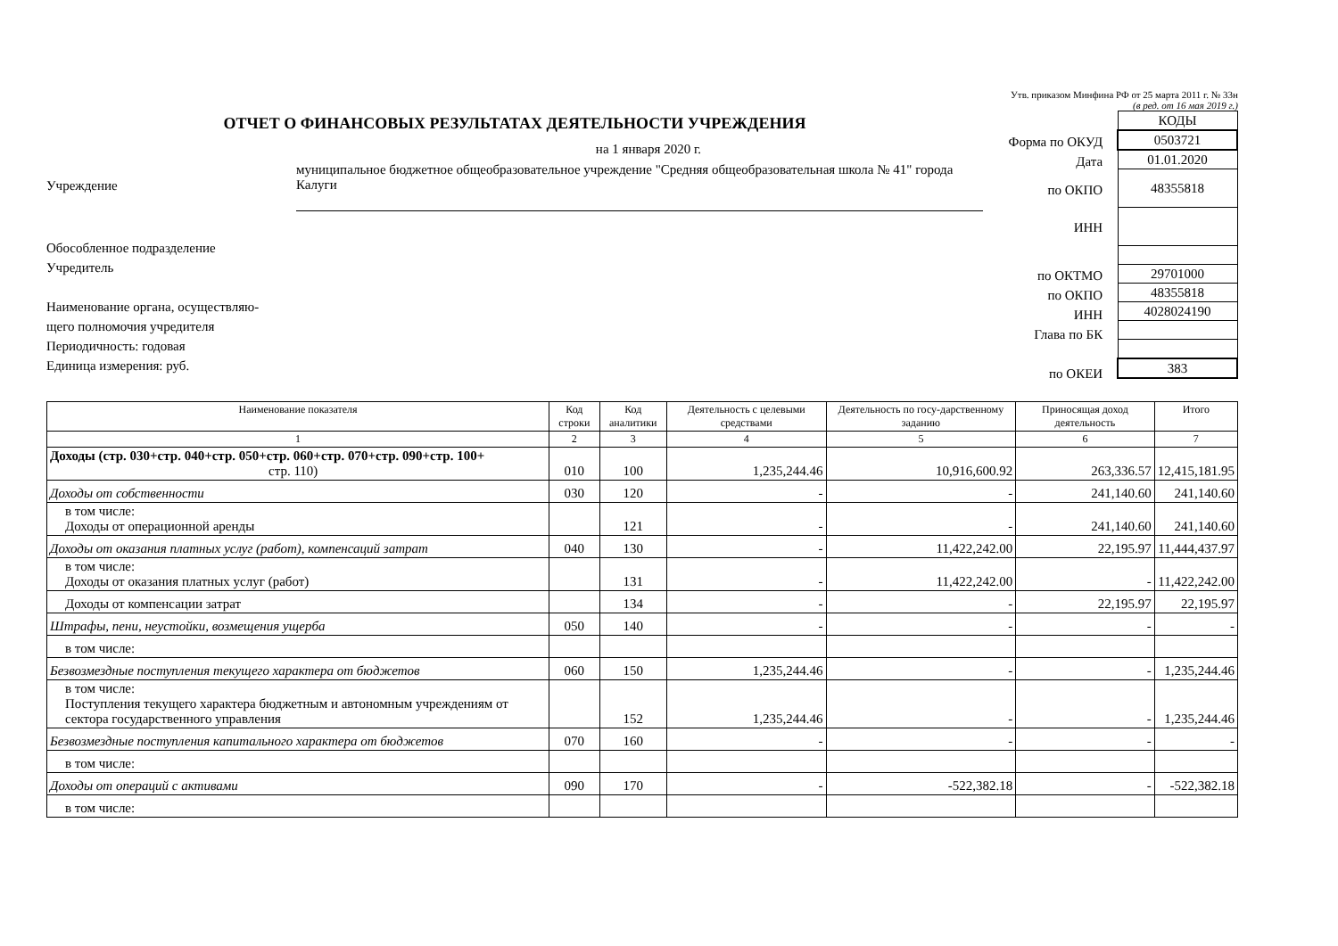Утв. приказом Минфина РФ от 25 марта 2011 г. № 33н
(в ред. от 16 мая 2019 г.)
ОТЧЕТ О ФИНАНСОВЫХ РЕЗУЛЬТАТАХ ДЕЯТЕЛЬНОСТИ УЧРЕЖДЕНИЯ
на 1 января 2020 г.
Учреждение
муниципальное бюджетное общеобразовательное учреждение "Средняя общеобразовательная школа № 41" города Калуги
Обособленное подразделение
Учредитель
Наименование органа, осуществляю-
щего полномочия учредителя
Периодичность: годовая
Единица измерения: руб.
Форма по ОКУД
Дата
по ОКПО
ИНН
по ОКТМО
по ОКПО
ИНН
Глава по БК
по ОКЕИ
| КОДЫ |
| 0503721 |
| 01.01.2020 |
| 48355818 |
| 29701000 |
| 48355818 |
| 4028024190 |
| 383 |
| Наименование показателя | Код строки | Код аналитики | Деятельность с целевыми средствами | Деятельность по госу-дарственному заданию | Приносящая доход деятельность | Итого |
| --- | --- | --- | --- | --- | --- | --- |
| 1 | 2 | 3 | 4 | 5 | 6 | 7 |
| Доходы (стр. 030+стр. 040+стр. 050+стр. 060+стр. 070+стр. 090+стр. 100+ стр. 110) | 010 | 100 | 1,235,244.46 | 10,916,600.92 | 263,336.57 | 12,415,181.95 |
| Доходы от собственности | 030 | 120 | - | - | 241,140.60 | 241,140.60 |
| в том числе: Доходы от операционной аренды | | 121 | - | - | 241,140.60 | 241,140.60 |
| Доходы от оказания платных услуг (работ), компенсаций затрат | 040 | 130 | - | 11,422,242.00 | 22,195.97 | 11,444,437.97 |
| в том числе: Доходы от оказания платных услуг (работ) | | 131 | - | 11,422,242.00 | - | 11,422,242.00 |
| Доходы от компенсации затрат | | 134 | - | - | 22,195.97 | 22,195.97 |
| Штрафы, пени, неустойки, возмещения ущерба | 050 | 140 | - | - | - | - |
| в том числе: | | | | | | |
| Безвозмездные поступления текущего характера от бюджетов | 060 | 150 | 1,235,244.46 | - | - | 1,235,244.46 |
| в том числе: Поступления текущего характера бюджетным и автономным учреждениям от сектора государственного управления | | 152 | 1,235,244.46 | - | - | 1,235,244.46 |
| Безвозмездные поступления капитального характера от бюджетов | 070 | 160 | - | - | - | - |
| в том числе: | | | | | | |
| Доходы от операций с активами | 090 | 170 | - | -522,382.18 | - | -522,382.18 |
| в том числе: | | | | | | |